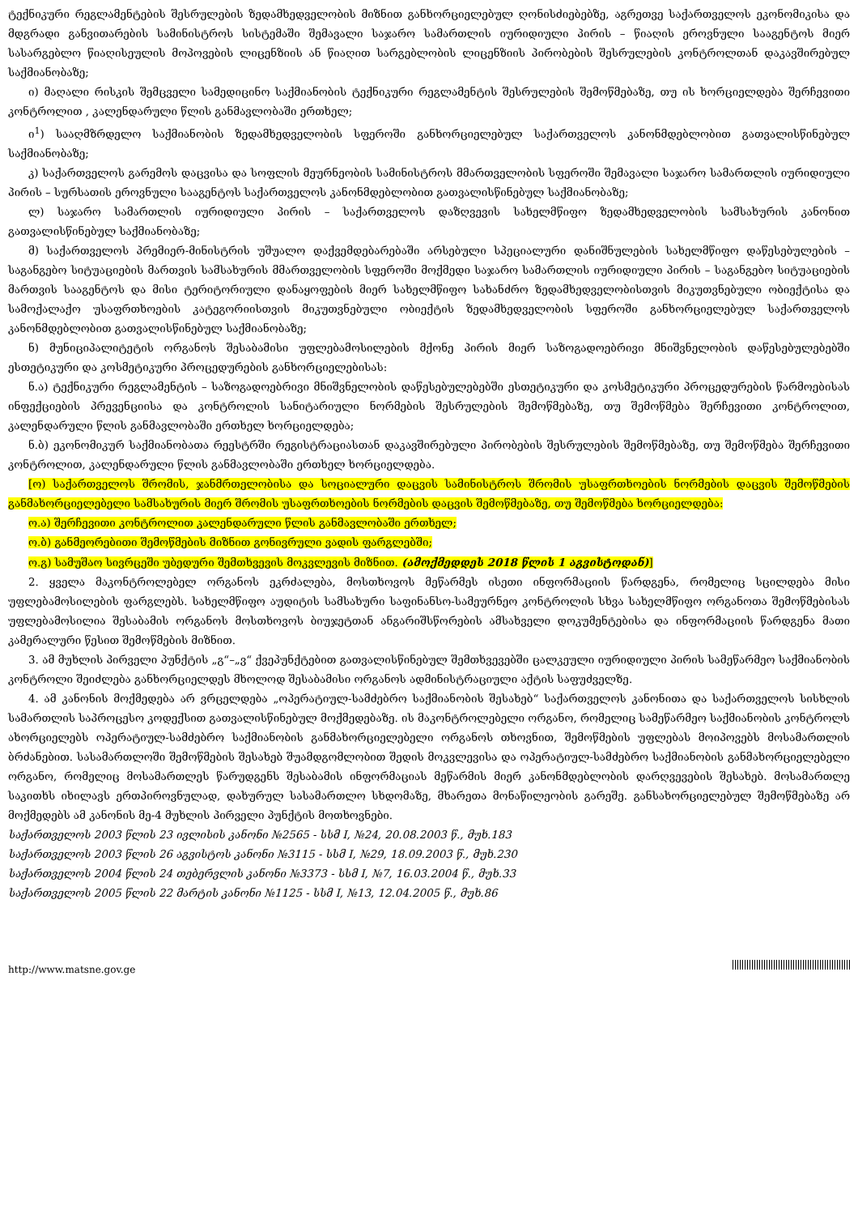ტექნიკური რეგლამენტების შესრულების ზედამხედველობის მიზნით განხორციელებულ ღონისძიებებზე, აგრეთვე საქართველოს ეკონომიკისა და მდგრადი განვითარების სამინისტროს სისტემაში შემავალი საჯარო სამართლის იურიდიული პირის – წიაღის ეროვნული სააგენტოს მიერ სასარგებლო წიაღისეულის მოპოვების ლიცენზიის ან წიაღით სარგებლობის ლიცენზიის პირობების შესრულების კონტროლთან დაკავშირებულ საქმიანობაზე;
ი) მაღალი რისკის შემცველი სამედიცინო საქმიანობის ტექნიკური რეგლამენტის შესრულების შემოწმებაზე, თუ ის ხორციელდება შერჩევითი კონტროლით , კალენდარული წლის განმავლობაში ერთხელ;
ი<sup>1</sup>) სააღმზრდელო საქმიანობის ზედამხედველობის სფეროში განხორციელებულ საქართველოს კანონმდებლობით გათვალისწინებულ საქმიანობაზე;
კ) საქართველოს გარემოს დაცვისა და სოფლის მეურნეობის სამინისტროს მმართველობის სფეროში შემავალი საჯარო სამართლის იურიდიული პირის – სურსათის ეროვნული სააგენტოს საქართველოს კანონმდებლობით გათვალისწინებულ საქმიანობაზე;
ლ) საჯარო სამართლის იურიდიული პირის – საქართველოს დაზღვევის სახელმწიფო ზედამხედველობის სამსახურის კანონით გათვალისწინებულ საქმიანობაზე;
მ) საქართველოს პრემიერ-მინისტრის უშუალო დაქვემდებარებაში არსებული სპეციალური დანიშნულების სახელმწიფო დაწესებულების – საგანგებო სიტუაციების მართვის სამსახურის მმართველობის სფეროში მოქმედი საჯარო სამართლის იურიდიული პირის – საგანგებო სიტუაციების მართვის სააგენტოს და მისი ტერიტორიული დანაყოფების მიერ სახელმწიფო სახანძრო ზედამხედველობისთვის მიკუთვნებული ობიექტისა და სამოქალაქო უსაფრთხოების კატეგორიისთვის მიკუთვნებული ობიექტის ზედამხედველობის სფეროში განხორციელებულ საქართველოს კანონმდებლობით გათვალისწინებულ საქმიანობაზე;
ნ) მუნიციპალიტეტის ორგანოს შესაბამისი უფლებამოსილების მქონე პირის მიერ საზოგადოებრივი მნიშვნელობის დაწესებულებებში ესთეტიკური და კოსმეტიკური პროცედურების განხორციელებისას:
ნ.ა) ტექნიკური რეგლამენტის – საზოგადოებრივი მნიშვნელობის დაწესებულებებში ესთეტიკური და კოსმეტიკური პროცედურების წარმოებისას ინფექციების პრევენციისა და კონტროლის სანიტარიული ნორმების შესრულების შემოწმებაზე, თუ შემოწმება შერჩევითი კონტროლით, კალენდარული წლის განმავლობაში ერთხელ ხორციელდება;
ნ.ბ) ეკონომიკურ საქმიანობათა რეესტრში რეგისტრაციასთან დაკავშირებული პირობების შესრულების შემოწმებაზე, თუ შემოწმება შერჩევითი კონტროლით, კალენდარული წლის განმავლობაში ერთხელ ხორციელდება.
[ო) საქართველოს შრომის, ჯანმრთელობისა და სოციალური დაცვის სამინისტროს შრომის უსაფრთხოების ნორმების დაცვის შემოწმების განმახორციელებელი სამსახურის მიერ შრომის უსაფრთხოების ნორმების დაცვის შემოწმებაზე, თუ შემოწმება ხორციელდება:
ო.ა) შერჩევითი კონტროლით კალენდარული წლის განმავლობაში ერთხელ;
ო.ბ) განმეორებითი შემოწმების მიზნით გონივრული ვადის ფარგლებში;
ო.გ) სამუშაო სივრცეში უბედური შემთხვევის მოკვლევის მიზნით. (ამოქმედდეს 2018 წლის 1 აგვისტოდან)]
2. ყველა მაკონტროლებელ ორგანოს ეკრძალება, მოსთხოვოს მეწარმეს ისეთი ინფორმაციის წარდგენა, რომელიც სცილდება მისი უფლებამოსილების ფარგლებს. სახელმწიფო აუდიტის სამსახური საფინანსო-სამეურნეო კონტროლის სხვა სახელმწიფო ორგანოთა შემოწმებისას უფლებამოსილია შესაბამის ორგანოს მოსთხოვოს ბიუჯეტთან ანგარიშსწორების ამსახველი დოკუმენტებისა და ინფორმაციის წარდგენა მათი კამერალური წესით შემოწმების მიზნით.
3. ამ მუხლის პირველი პუნქტის „გ“–„ვ“ ქვეპუნქტებით გათვალისწინებულ შემთხვევებში ცალკეული იურიდიული პირის სამეწარმეო საქმიანობის კონტროლი შეიძლება განხორციელდეს მხოლოდ შესაბამისი ორგანოს ადმინისტრაციული აქტის საფუძველზე.
4. ამ კანონის მოქმედება არ ვრცელდება „ოპერატიულ-სამძებრო საქმიანობის შესახებ“ საქართველოს კანონითა და საქართველოს სისხლის სამართლის საპროცესო კოდექსით გათვალისწინებულ მოქმედებაზე. ის მაკონტროლებელი ორგანო, რომელიც სამეწარმეო საქმიანობის კონტროლს ახორციელებს ოპერატიულ-სამძებრო საქმიანობის განმახორციელებელი ორგანოს თხოვნით, შემოწმების უფლებას მოიპოვებს მოსამართლის ბრძანებით. სასამართლოში შემოწმების შესახებ შუამდგომლობით შედის მოკვლევისა და ოპერატიულ-სამძებრო საქმიანობის განმახორციელებელი ორგანო, რომელიც მოსამართლეს წარუდგენს შესაბამის ინფორმაციას მეწარმის მიერ კანონმდებლობის დარღვევების შესახებ. მოსამართლე საკითხს იხილავს ერთპიროვნულად, დახურულ სასამართლო სხდომაზე, მხარეთა მონაწილეობის გარეშე. განსახორციელებულ შემოწმებაზე არ მოქმედებს ამ კანონის მე-4 მუხლის პირველი პუნქტის მოთხოვნები.
საქართველოს 2003 წლის 23 ივლისის კანონი №2565 - სსმ I, №24, 20.08.2003 წ., მუხ.183
საქართველოს 2003 წლის 26 აგვისტოს კანონი №3115 - სსმ I, №29, 18.09.2003 წ., მუხ.230
საქართველოს 2004 წლის 24 თებერვლის კანონი №3373 - სსმ I, №7, 16.03.2004 წ., მუხ.33
საქართველოს 2005 წლის 22 მარტის კანონი №1125 - სსმ I, №13, 12.04.2005 წ., მუხ.86
http://www.matsne.gov.ge